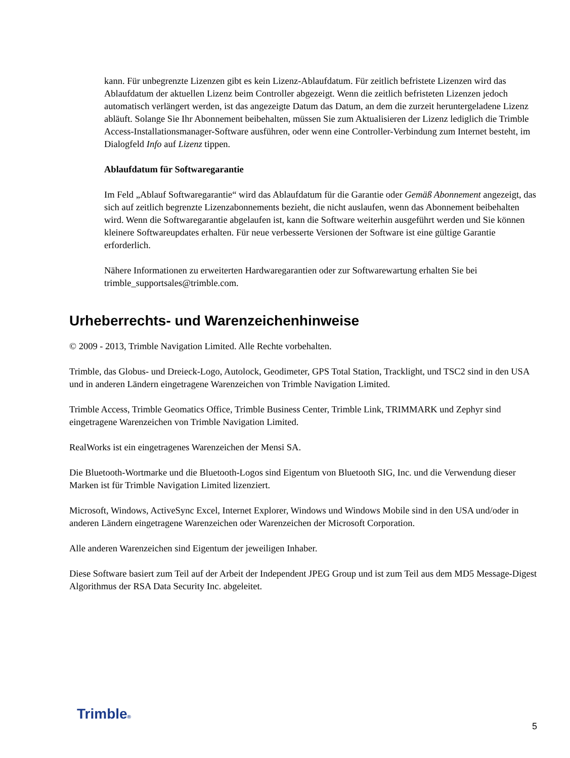kann. Für unbegrenzte Lizenzen gibt es kein Lizenz-Ablaufdatum. Für zeitlich befristete Lizenzen wird das Ablaufdatum der aktuellen Lizenz beim Controller abgezeigt. Wenn die zeitlich befristeten Lizenzen jedoch automatisch verlängert werden, ist das angezeigte Datum das Datum, an dem die zurzeit heruntergeladene Lizenz abläuft. Solange Sie Ihr Abonnement beibehalten, müssen Sie zum Aktualisieren der Lizenz lediglich die Trimble Access-Installationsmanager-Software ausführen, oder wenn eine Controller-Verbindung zum Internet besteht, im Dialogfeld Info auf Lizenz tippen.
Ablaufdatum für Softwaregarantie
Im Feld „Ablauf Softwaregarantie“ wird das Ablaufdatum für die Garantie oder Gemäß Abonnement angezeigt, das sich auf zeitlich begrenzte Lizenzabonnements bezieht, die nicht auslaufen, wenn das Abonnement beibehalten wird. Wenn die Softwaregarantie abgelaufen ist, kann die Software weiterhin ausgeführt werden und Sie können kleinere Softwareupdates erhalten. Für neue verbesserte Versionen der Software ist eine gültige Garantie erforderlich.
Nähere Informationen zu erweiterten Hardwaregarantien oder zur Softwarewartung erhalten Sie bei trimble_supportsales@trimble.com.
Urheberrechts- und Warenzeichenhinweise
© 2009 - 2013, Trimble Navigation Limited. Alle Rechte vorbehalten.
Trimble, das Globus- und Dreieck-Logo, Autolock, Geodimeter, GPS Total Station, Tracklight, und TSC2 sind in den USA und in anderen Ländern eingetragene Warenzeichen von Trimble Navigation Limited.
Trimble Access, Trimble Geomatics Office, Trimble Business Center, Trimble Link, TRIMMARK und Zephyr sind eingetragene Warenzeichen von Trimble Navigation Limited.
RealWorks ist ein eingetragenes Warenzeichen der Mensi SA.
Die Bluetooth-Wortmarke und die Bluetooth-Logos sind Eigentum von Bluetooth SIG, Inc. und die Verwendung dieser Marken ist für Trimble Navigation Limited lizenziert.
Microsoft, Windows, ActiveSync Excel, Internet Explorer, Windows und Windows Mobile sind in den USA und/oder in anderen Ländern eingetragene Warenzeichen oder Warenzeichen der Microsoft Corporation.
Alle anderen Warenzeichen sind Eigentum der jeweiligen Inhaber.
Diese Software basiert zum Teil auf der Arbeit der Independent JPEG Group und ist zum Teil aus dem MD5 Message-Digest Algorithmus der RSA Data Security Inc. abgeleitet.
Trimble®
5